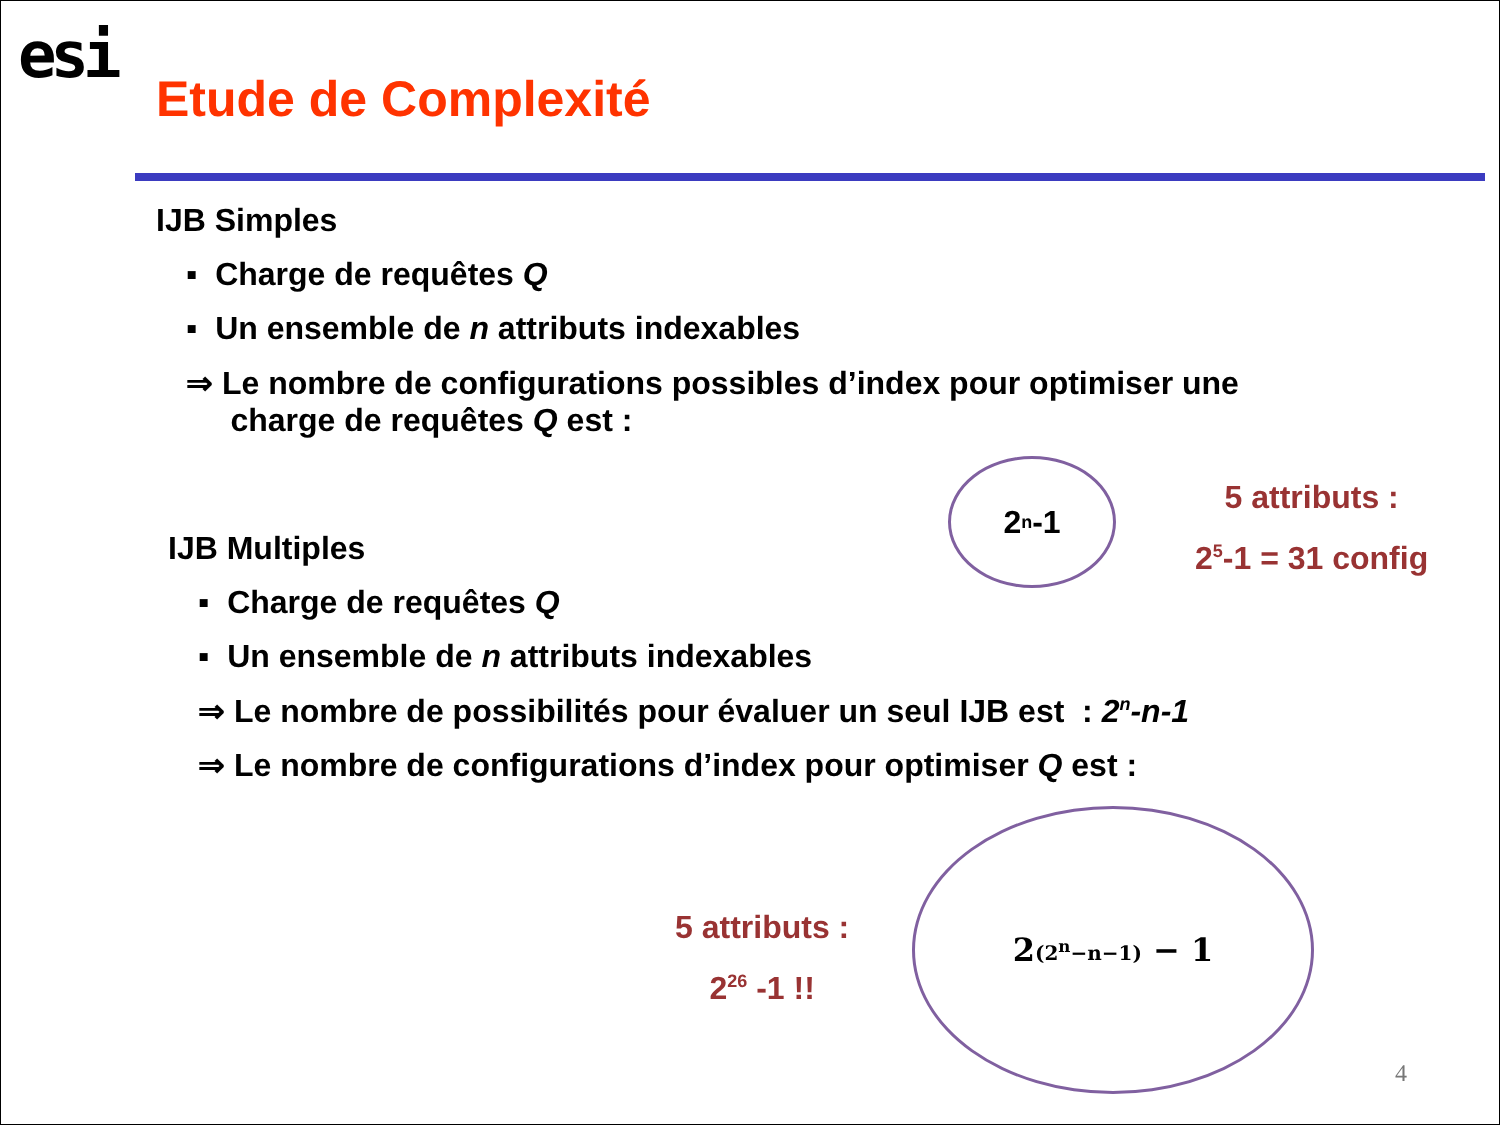esi
Etude de Complexité
IJB Simples
▪ Charge de requêtes Q
▪ Un ensemble de n attributs indexables
⇒ Le nombre de configurations possibles d’index pour optimiser une
charge de requêtes Q est :
2<sup>n</sup>-1
5 attributs :
2<sup>5</sup>-1 = 31 config
IJB Multiples
▪ Charge de requêtes Q
▪ Un ensemble de n attributs indexables
⇒ Le nombre de possibilités pour évaluer un seul IJB est : 2<sup>n</sup>-n-1
⇒ Le nombre de configurations d’index pour optimiser Q est :
5 attributs :
2<sup>26</sup> -1 !!
2<sup>(2<sup>n</sup>−n−1)</sup> − 1
4